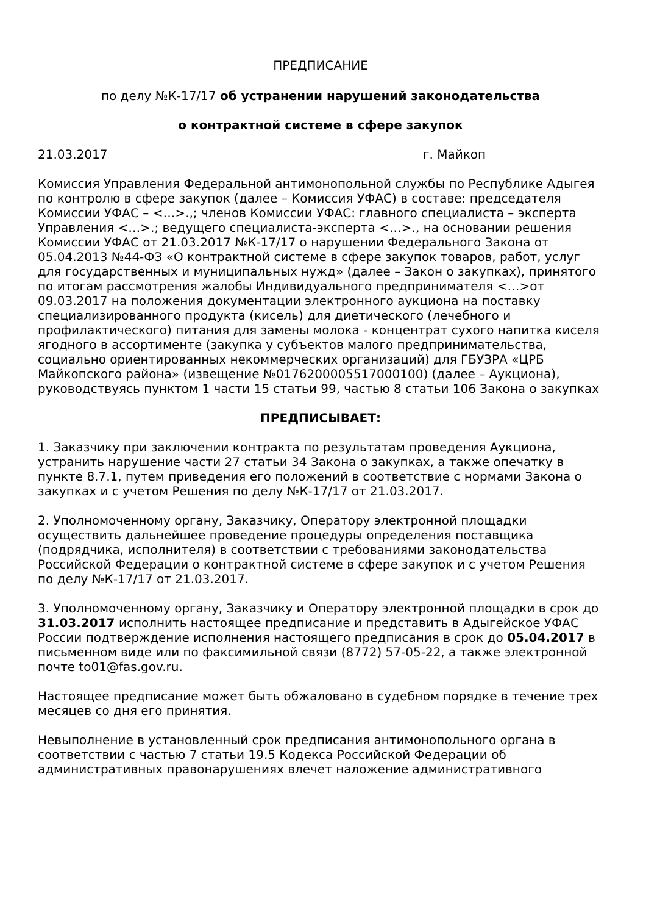ПРЕДПИСАНИЕ
по делу №К-17/17 об устранении нарушений законодательства
о контрактной системе в сфере закупок
21.03.2017 г. Майкоп
Комиссия Управления Федеральной антимонопольной службы по Республике Адыгея по контролю в сфере закупок (далее – Комиссия УФАС) в составе: председателя Комиссии УФАС – <…>.,; членов Комиссии УФАС: главного специалиста – эксперта Управления <…>.; ведущего специалиста-эксперта <…>., на основании решения Комиссии УФАС от 21.03.2017 №К-17/17 о нарушении Федерального Закона от 05.04.2013 №44-ФЗ «О контрактной системе в сфере закупок товаров, работ, услуг для государственных и муниципальных нужд» (далее – Закон о закупках), принятого по итогам рассмотрения жалобы Индивидуального предпринимателя <…>от 09.03.2017 на положения документации электронного аукциона на поставку специализированного продукта (кисель) для диетического (лечебного и профилактического) питания для замены молока - концентрат сухого напитка киселя ягодного в ассортименте (закупка у субъектов малого предпринимательства, социально ориентированных некоммерческих организаций) для ГБУЗРА «ЦРБ Майкопского района» (извещение №0176200005517000100) (далее – Аукциона), руководствуясь пунктом 1 части 15 статьи 99, частью 8 статьи 106 Закона о закупках
ПРЕДПИСЫВАЕТ:
1. Заказчику при заключении контракта по результатам проведения Аукциона, устранить нарушение части 27 статьи 34 Закона о закупках, а также опечатку в пункте 8.7.1, путем приведения его положений в соответствие с нормами Закона о закупках и с учетом Решения по делу №К-17/17 от 21.03.2017.
2. Уполномоченному органу, Заказчику, Оператору электронной площадки осуществить дальнейшее проведение процедуры определения поставщика (подрядчика, исполнителя) в соответствии с требованиями законодательства Российской Федерации о контрактной системе в сфере закупок и с учетом Решения по делу №К-17/17 от 21.03.2017.
3. Уполномоченному органу, Заказчику и Оператору электронной площадки в срок до 31.03.2017 исполнить настоящее предписание и представить в Адыгейское УФАС России подтверждение исполнения настоящего предписания в срок до 05.04.2017 в письменном виде или по факсимильной связи (8772) 57-05-22, а также электронной почте to01@fas.gov.ru.
Настоящее предписание может быть обжаловано в судебном порядке в течение трех месяцев со дня его принятия.
Невыполнение в установленный срок предписания антимонопольного органа в соответствии с частью 7 статьи 19.5 Кодекса Российской Федерации об административных правонарушениях влечет наложение административного